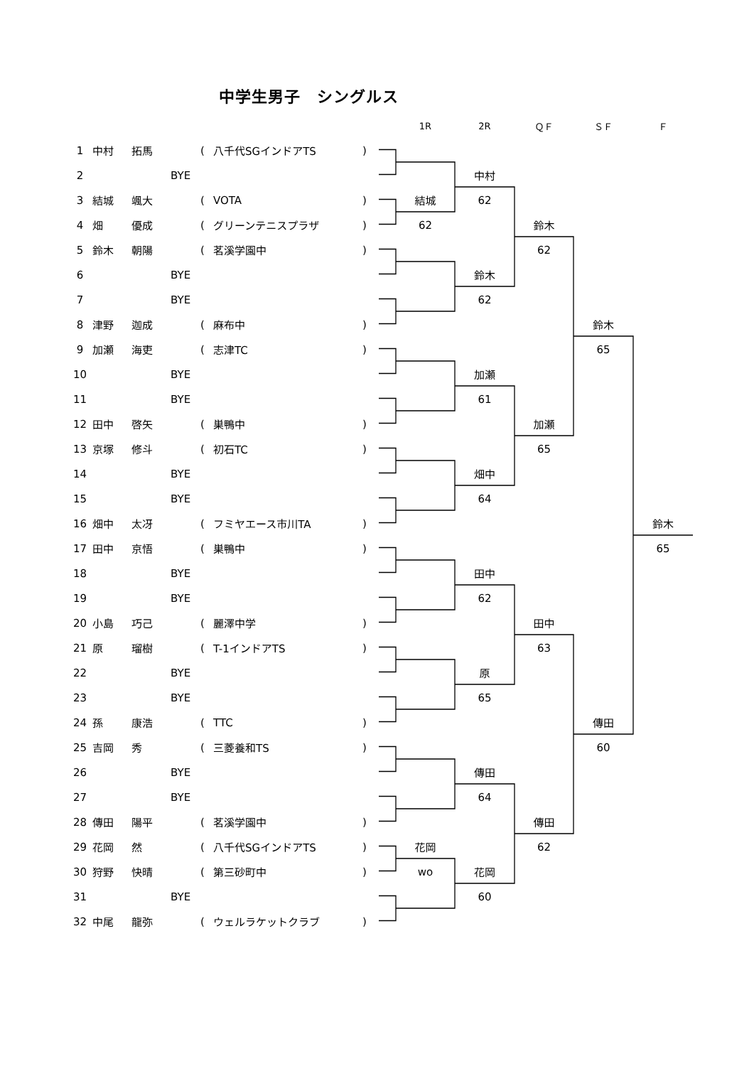中学生男子　シングルス
| | | | | | | | | 1R | 2R | ＱＦ | ＳＦ | Ｆ |
| --- | --- | --- | --- | --- | --- | --- | --- | --- | --- | --- | --- | --- |
| 1 | 中村 | 拓馬 | | ( | 八千代SGインドアTS | ) | | | | | | |
| 2 | | | BYE | | | | | | 中村 | | | |
| 3 | 結城 | 颯大 | | ( | VOTA | ) | | 結城 | 62 | | | |
| 4 | 畑 | 優成 | | ( | グリーンテニスプラザ | ) | | 62 | | 鈴木 | | |
| 5 | 鈴木 | 朝陽 | | ( | 茗溪学園中 | ) | | | | 62 | | |
| 6 | | | BYE | | | | | | 鈴木 | | | |
| 7 | | | BYE | | | | | | 62 | | | |
| 8 | 津野 | 迦成 | | ( | 麻布中 | ) | | | | | 鈴木 | |
| 9 | 加瀬 | 海吏 | | ( | 志津TC | ) | | | | | 65 | |
| 10 | | | BYE | | | | | | 加瀬 | | | |
| 11 | | | BYE | | | | | | 61 | | | |
| 12 | 田中 | 啓矢 | | ( | 巣鴨中 | ) | | | | 加瀬 | | |
| 13 | 京塚 | 修斗 | | ( | 初石TC | ) | | | | 65 | | |
| 14 | | | BYE | | | | | | 畑中 | | | |
| 15 | | | BYE | | | | | | 64 | | | |
| 16 | 畑中 | 太冴 | | ( | フミヤエース市川TA | ) | | | | | | 鈴木 |
| 17 | 田中 | 京悟 | | ( | 巣鴨中 | ) | | | | | | 65 |
| 18 | | | BYE | | | | | | 田中 | | | |
| 19 | | | BYE | | | | | | 62 | | | |
| 20 | 小島 | 巧己 | | ( | 麗澤中学 | ) | | | | 田中 | | |
| 21 | 原 | 瑠樹 | | ( | T-1インドアTS | ) | | | | 63 | | |
| 22 | | | BYE | | | | | | 原 | | | |
| 23 | | | BYE | | | | | | 65 | | | |
| 24 | 孫 | 康浩 | | ( | TTC | ) | | | | | 傳田 | |
| 25 | 吉岡 | 秀 | | ( | 三菱養和TS | ) | | | | | 60 | |
| 26 | | | BYE | | | | | | 傳田 | | | |
| 27 | | | BYE | | | | | | 64 | | | |
| 28 | 傳田 | 陽平 | | ( | 茗溪学園中 | ) | | | | 傳田 | | |
| 29 | 花岡 | 然 | | ( | 八千代SGインドアTS | ) | | 花岡 | | 62 | | |
| 30 | 狩野 | 快晴 | | ( | 第三砂町中 | ) | | wo | 花岡 | | | |
| 31 | | | BYE | | | | | | 60 | | | |
| 32 | 中尾 | 龍弥 | | ( | ウェルラケットクラブ | ) | | | | | | |